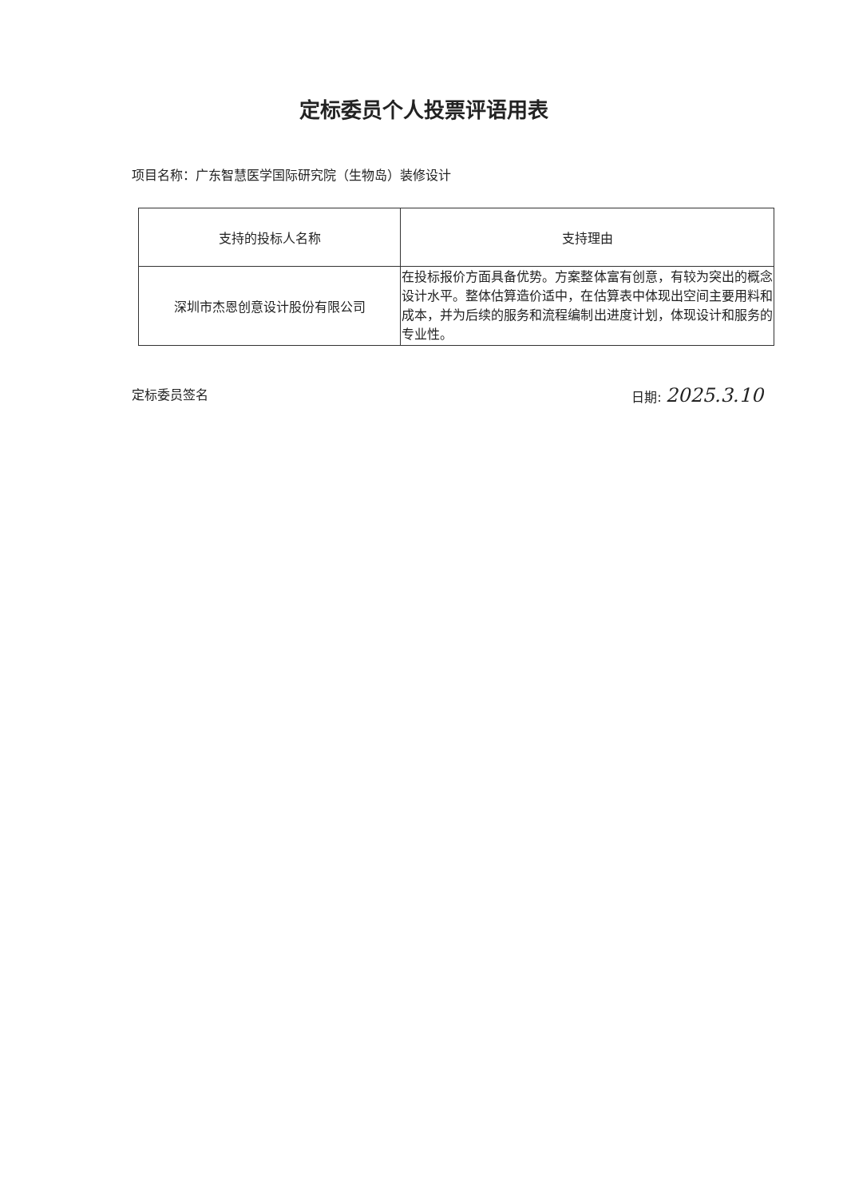定标委员个人投票评语用表
项目名称：广东智慧医学国际研究院（生物岛）装修设计
| 支持的投标人名称 | 支持理由 |
| 深圳市杰恩创意设计股份有限公司 | 在投标报价方面具备优势。方案整体富有创意，有较为突出的概念设计水平。整体估算造价适中，在估算表中体现出空间主要用料和成本，并为后续的服务和流程编制出进度计划，体现设计和服务的专业性。 |
定标委员签名 日期: 2025.3.10